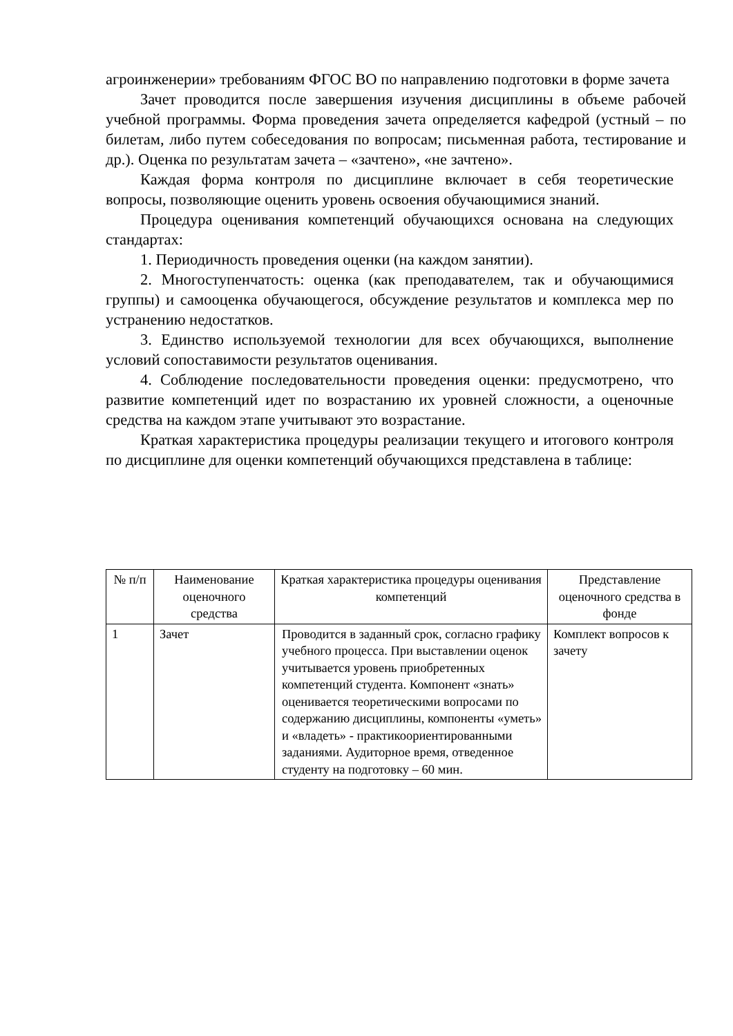агроинженерии» требованиям ФГОС ВО по направлению подготовки в форме зачета
Зачет проводится после завершения изучения дисциплины в объеме рабочей учебной программы. Форма проведения зачета определяется кафедрой (устный – по билетам, либо путем собеседования по вопросам; письменная работа, тестирование и др.). Оценка по результатам зачета – «зачтено», «не зачтено».
Каждая форма контроля по дисциплине включает в себя теоретические вопросы, позволяющие оценить уровень освоения обучающимися знаний.
Процедура оценивания компетенций обучающихся основана на следующих стандартах:
1. Периодичность проведения оценки (на каждом занятии).
2. Многоступенчатость: оценка (как преподавателем, так и обучающимися группы) и самооценка обучающегося, обсуждение результатов и комплекса мер по устранению недостатков.
3. Единство используемой технологии для всех обучающихся, выполнение условий сопоставимости результатов оценивания.
4. Соблюдение последовательности проведения оценки: предусмотрено, что развитие компетенций идет по возрастанию их уровней сложности, а оценочные средства на каждом этапе учитывают это возрастание.
Краткая характеристика процедуры реализации текущего и итогового контроля по дисциплине для оценки компетенций обучающихся представлена в таблице:
| № п/п | Наименование оценочного средства | Краткая характеристика процедуры оценивания компетенций | Представление оценочного средства в фонде |
| --- | --- | --- | --- |
| 1 | Зачет | Проводится в заданный срок, согласно графику учебного процесса. При выставлении оценок учитывается уровень приобретенных компетенций студента. Компонент «знать» оценивается теоретическими вопросами по содержанию дисциплины, компоненты «уметь» и «владеть» - практикоориентированными заданиями. Аудиторное время, отведенное студенту на подготовку – 60 мин. | Комплект вопросов к зачету |